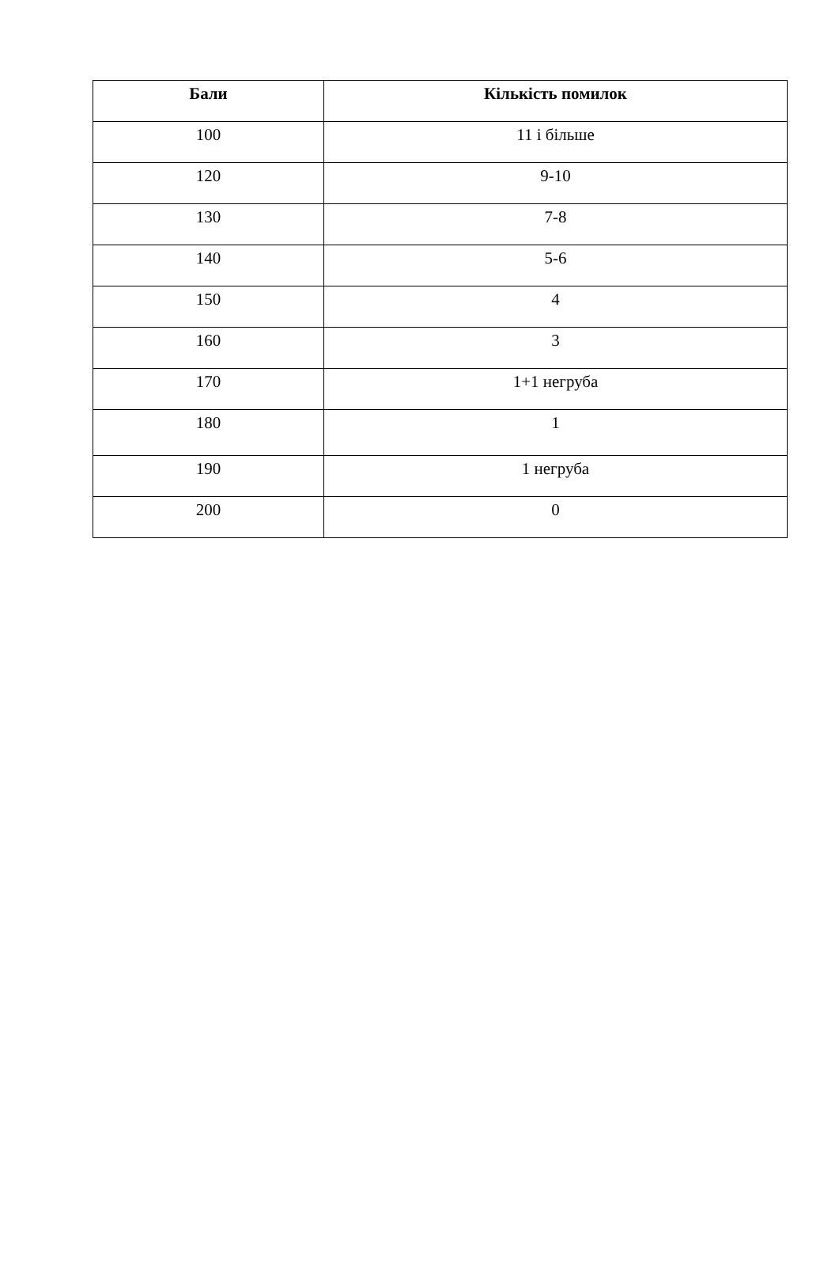| Бали | Кількість помилок |
| --- | --- |
| 100 | 11 і більше |
| 120 | 9-10 |
| 130 | 7-8 |
| 140 | 5-6 |
| 150 | 4 |
| 160 | 3 |
| 170 | 1+1 негруба |
| 180 | 1 |
| 190 | 1 негруба |
| 200 | 0 |